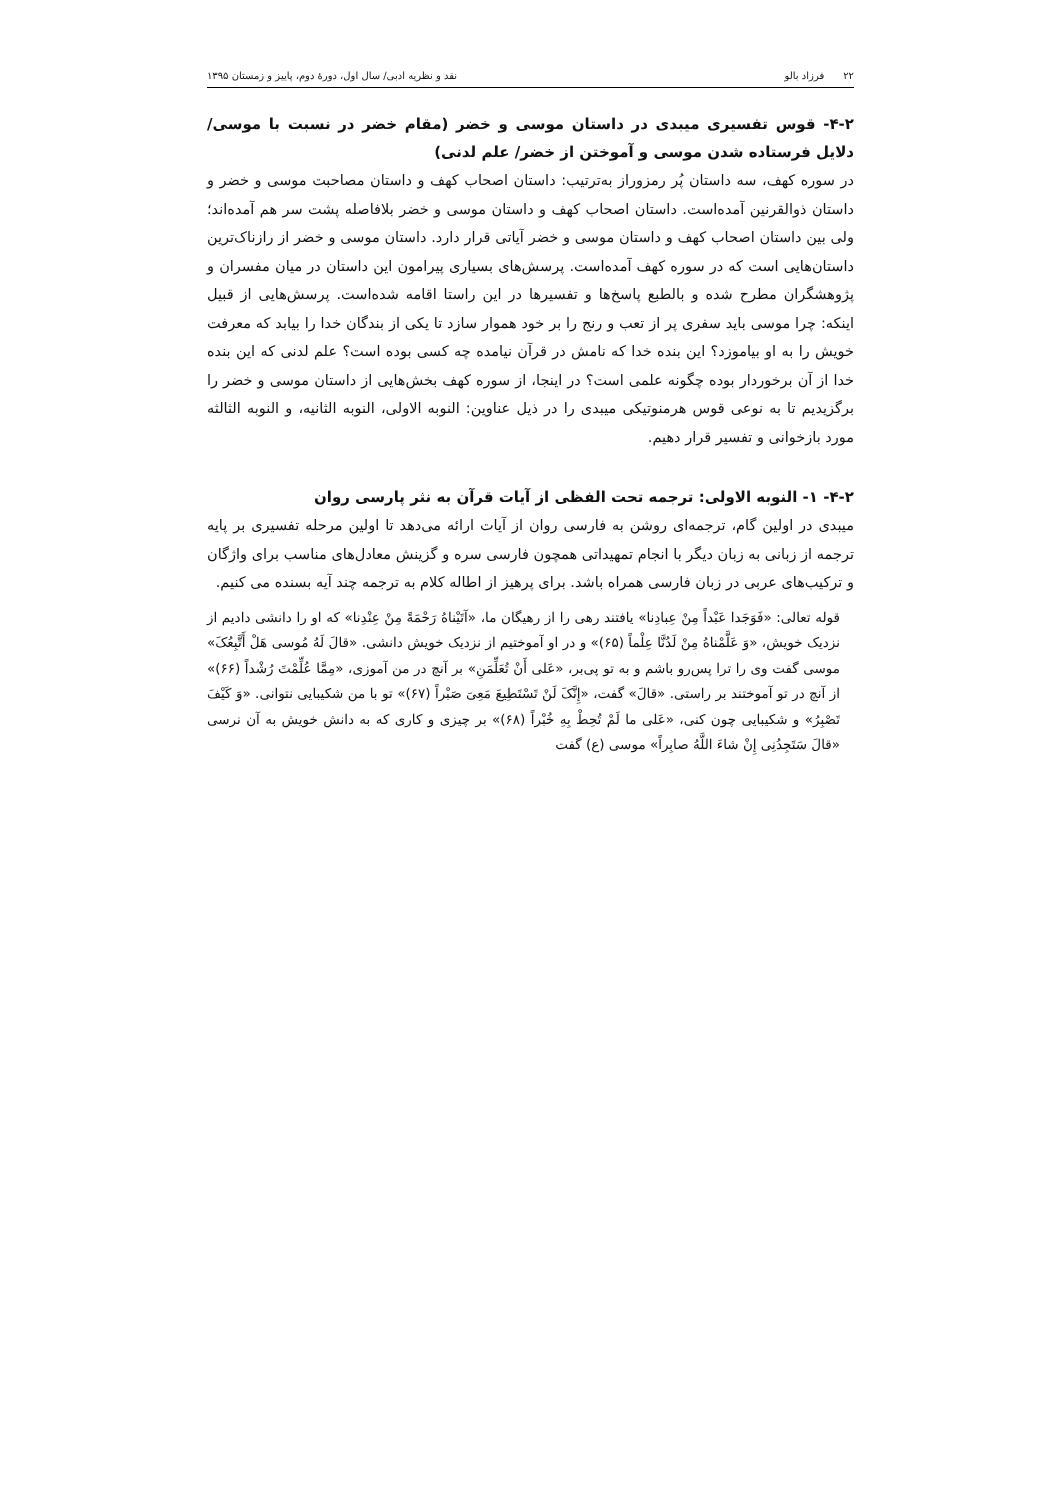۲۲ فرزاد بالو نقد و نظریه ادبی/ سال اول، دورهٔ دوم، پاییز و زمستان ۱۳۹۵
۴-۲- قوس تفسیری میبدی در داستان موسی و خضر (مقام خضر در نسبت با موسی/ دلایل فرستاده شدن موسی و آموختن از خضر/ علم لدنی)
در سوره کهف، سه داستان پُر رمزوراز به‌ترتیب: داستان اصحاب کهف و داستان مصاحبت موسی و خضر و داستان ذوالقرنین آمده‌است. داستان اصحاب کهف و داستان موسی و خضر بلافاصله پشت سر هم آمده‌اند؛ ولی بین داستان اصحاب کهف و داستان موسی و خضر آیاتی قرار دارد. داستان موسی و خضر از رازناک‌ترین داستان‌هایی است که در سوره کهف آمده‌است. پرسش‌های بسیاری پیرامون این داستان در میان مفسران و پژوهشگران مطرح شده و بالطبع پاسخ‌ها و تفسیرها در این راستا اقامه شده‌است. پرسش‌هایی از قبیل اینکه: چرا موسی باید سفری پر از تعب و رنج را بر خود هموار سازد تا یکی از بندگان خدا را بیابد که معرفت خویش را به او بیاموزد؟ این بنده خدا که نامش در قرآن نیامده چه کسی بوده است؟ علم لدنی که این بنده خدا از آن برخوردار بوده چگونه علمی است؟ در اینجا، از سوره کهف بخش‌هایی از داستان موسی و خضر را برگزیدیم تا به نوعی قوس هرمنوتیکی میبدی را در ذیل عناوین: النوبه الاولی، النوبه الثانیه، و النوبه الثالثه مورد بازخوانی و تفسیر قرار دهیم.
۴-۲- ۱- النوبه الاولی: ترجمه تحت الفظی از آیات قرآن به نثر پارسی روان
میبدی در اولین گام، ترجمه‌ای روشن به فارسی روان از آیات ارائه می‌دهد تا اولین مرحله تفسیری بر پایه ترجمه از زبانی به زبان دیگر با انجام تمهیداتی همچون فارسی سره و گزینش معادل‌های مناسب برای واژگان و ترکیب‌های عربی در زبان فارسی همراه باشد. برای پرهیز از اطاله کلام به ترجمه چند آیه بسنده می کنیم.
قوله تعالی: «فَوَجَدا عَبْداً مِنْ عِبادِنا» یافتند رهی را از رهیگان ما، «آتَیْناهُ رَحْمَةً مِنْ عِنْدِنا» که او را دانشی دادیم از نزدیک خویش، «وَ عَلَّمْناهُ مِنْ لَدُنَّا عِلْماً (۶۵)» و در او آموختیم از نزدیک خویش دانشی. «قالَ لَهُ مُوسی هَلْ أَتَّبِعُکَ» موسی گفت وی را ترا پس‌رو باشم و به تو پی‌بر، «عَلی أَنْ تُعَلِّمَنِ» بر آنچ در من آموزی، «مِمَّا عُلِّمْتَ رُشْداً (۶۶)» از آنچ در تو آموختند بر راستی. «قالَ» گفت، «إِنَّکَ لَنْ تَسْتَطِیعَ مَعِیَ صَبْراً (۶۷)» تو با من شکیبایی نتوانی. «وَ کَیْفَ تَصْبِرُ» و شکیبایی چون کنی، «عَلی ما لَمْ تُحِطْ بِهِ خُبْراً (۶۸)» بر چیزی و کاری که به دانش خویش به آن نرسی «قالَ سَتَجِدُنِی إِنْ شاءَ اللَّهُ صابِراً» موسی (ع) گفت